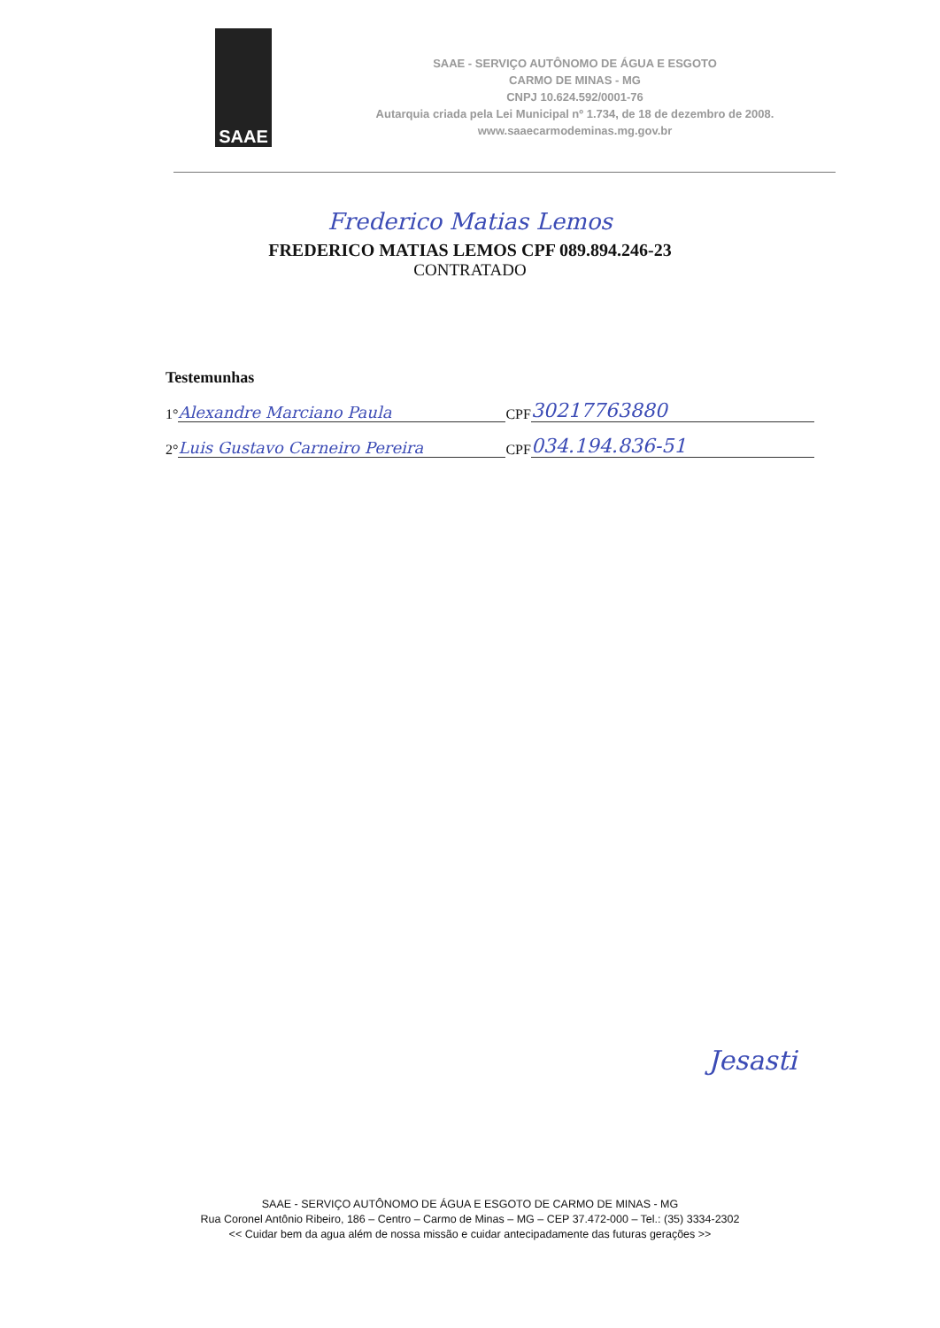SAAE
SAAE - SERVIÇO AUTÔNOMO DE ÁGUA E ESGOTO
CARMO DE MINAS - MG
CNPJ 10.624.592/0001-76
Autarquia criada pela Lei Municipal nº 1.734, de 18 de dezembro de 2008.
www.saaecarmodeminas.mg.gov.br
Frederico Matias Lemos
FREDERICO MATIAS LEMOS CPF 089.894.246-23
CONTRATADO
Testemunhas
1° Alexandre Marciano Paula CPF 30217763880
2° Luis Gustavo Carneiro Pereira CPF 034.194.836-51
Jesasti
SAAE - SERVIÇO AUTÔNOMO DE ÁGUA E ESGOTO DE CARMO DE MINAS - MG
Rua Coronel Antônio Ribeiro, 186 – Centro – Carmo de Minas – MG – CEP 37.472-000 – Tel.: (35) 3334-2302
<< Cuidar bem da agua além de nossa missão e cuidar antecipadamente das futuras gerações >>